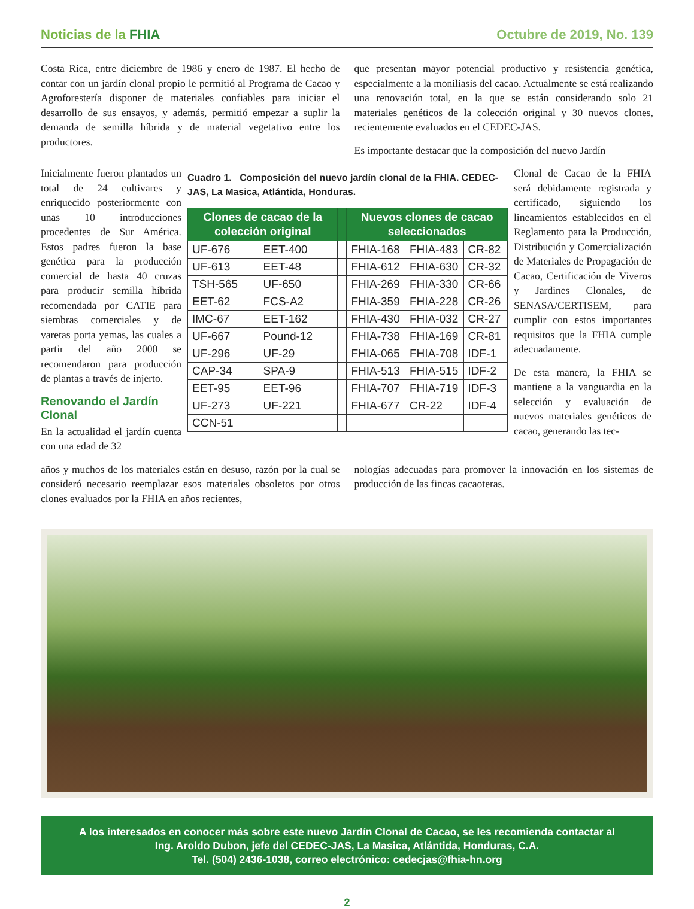Noticias de la FHIA Octubre de 2019, No. 139
Costa Rica, entre diciembre de 1986 y enero de 1987. El hecho de contar con un jardín clonal propio le permitió al Programa de Cacao y Agroforestería disponer de materiales confiables para iniciar el desarrollo de sus ensayos, y además, permitió empezar a suplir la demanda de semilla híbrida y de material vegetativo entre los productores.
que presentan mayor potencial productivo y resistencia genética, especialmente a la moniliasis del cacao. Actualmente se está realizando una renovación total, en la que se están considerando solo 21 materiales genéticos de la colección original y 30 nuevos clones, recientemente evaluados en el CEDEC-JAS.
Es importante destacar que la composición del nuevo Jardín
Inicialmente fueron plantados un total de 24 cultivares y enriquecido posteriormente con unas 10 introducciones procedentes de Sur América. Estos padres fueron la base genética para la producción comercial de hasta 40 cruzas para producir semilla híbrida recomendada por CATIE para siembras comerciales y de varetas porta yemas, las cuales a partir del año 2000 se recomendaron para producción de plantas a través de injerto.
Renovando el Jardín Clonal
En la actualidad el jardín cuenta con una edad de 32
Cuadro 1. Composición del nuevo jardín clonal de la FHIA. CEDEC-JAS, La Masica, Atlántida, Honduras.
| Clones de cacao de la colección original | | | Nuevos clones de cacao seleccionados | | |
| --- | --- | --- | --- | --- | --- |
| UF-676 | EET-400 | | FHIA-168 | FHIA-483 | CR-82 |
| UF-613 | EET-48 | | FHIA-612 | FHIA-630 | CR-32 |
| TSH-565 | UF-650 | | FHIA-269 | FHIA-330 | CR-66 |
| EET-62 | FCS-A2 | | FHIA-359 | FHIA-228 | CR-26 |
| IMC-67 | EET-162 | | FHIA-430 | FHIA-032 | CR-27 |
| UF-667 | Pound-12 | | FHIA-738 | FHIA-169 | CR-81 |
| UF-296 | UF-29 | | FHIA-065 | FHIA-708 | IDF-1 |
| CAP-34 | SPA-9 | | FHIA-513 | FHIA-515 | IDF-2 |
| EET-95 | EET-96 | | FHIA-707 | FHIA-719 | IDF-3 |
| UF-273 | UF-221 | | FHIA-677 | CR-22 | IDF-4 |
| CCN-51 | | | | | |
Clonal de Cacao de la FHIA será debidamente registrada y certificado, siguiendo los lineamientos establecidos en el Reglamento para la Producción, Distribución y Comercialización de Materiales de Propagación de Cacao, Certificación de Viveros y Jardines Clonales, de SENASA/CERTISEM, para cumplir con estos importantes requisitos que la FHIA cumple adecuadamente.
De esta manera, la FHIA se mantiene a la vanguardia en la selección y evaluación de nuevos materiales genéticos de cacao, generando las tec-
años y muchos de los materiales están en desuso, razón por la cual se consideró necesario reemplazar esos materiales obsoletos por otros clones evaluados por la FHIA en años recientes,
nologías adecuadas para promover la innovación en los sistemas de producción de las fincas cacaoteras.
A los interesados en conocer más sobre este nuevo Jardín Clonal de Cacao, se les recomienda contactar al
Ing. Aroldo Dubon, jefe del CEDEC-JAS, La Masica, Atlántida, Honduras, C.A.
Tel. (504) 2436-1038, correo electrónico: cedecjas@fhia-hn.org
2